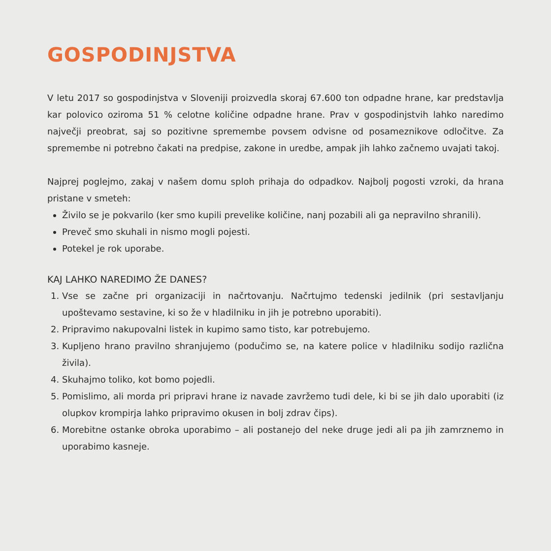GOSPODINJSTVA
V letu 2017 so gospodinjstva v Sloveniji proizvedla skoraj 67.600 ton odpadne hrane, kar predstavlja kar polovico oziroma 51 % celotne količine odpadne hrane. Prav v gospodinjstvih lahko naredimo največji preobrat, saj so pozitivne spremembe povsem odvisne od posameznikove odločitve. Za spremembe ni potrebno čakati na predpise, zakone in uredbe, ampak jih lahko začnemo uvajati takoj.
Najprej poglejmo, zakaj v našem domu sploh prihaja do odpadkov. Najbolj pogosti vzroki, da hrana pristane v smeteh:
Živilo se je pokvarilo (ker smo kupili prevelike količine, nanj pozabili ali ga nepravilno shranili).
Preveč smo skuhali in nismo mogli pojesti.
Potekel je rok uporabe.
KAJ LAHKO NAREDIMO ŽE DANES?
1. Vse se začne pri organizaciji in načrtovanju. Načrtujmo tedenski jedilnik (pri sestavljanju upoštevamo sestavine, ki so že v hladilniku in jih je potrebno uporabiti).
2. Pripravimo nakupovalni listek in kupimo samo tisto, kar potrebujemo.
3. Kupljeno hrano pravilno shranjujemo (podučimo se, na katere police v hladilniku sodijo različna živila).
4. Skuhajmo toliko, kot bomo pojedli.
5. Pomislimo, ali morda pri pripravi hrane iz navade zavržemo tudi dele, ki bi se jih dalo uporabiti (iz olupkov krompirja lahko pripravimo okusen in bolj zdrav čips).
6. Morebitne ostanke obroka uporabimo – ali postanejo del neke druge jedi ali pa jih zamrznemo in uporabimo kasneje.